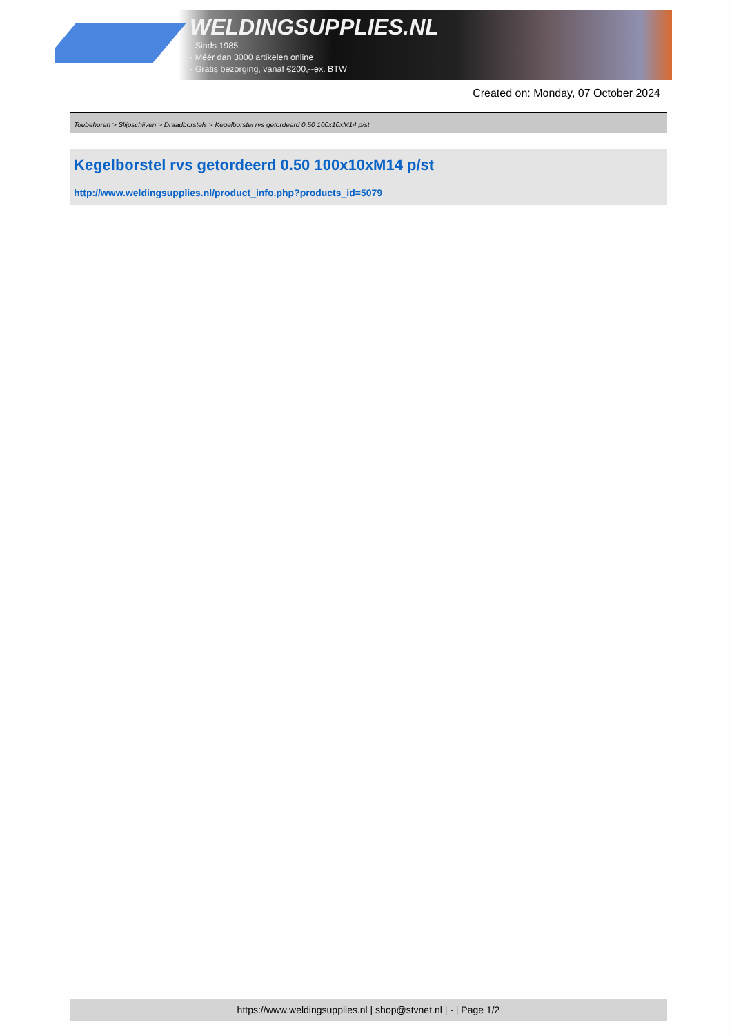WELDINGSUPPLIES.NL
- Sinds 1985
- Méér dan 3000 artikelen online
- Gratis bezorging, vanaf €200,--ex. BTW
Created on: Monday, 07 October 2024
Toebehoren > Slijpschijven > Draadborstels > Kegelborstel rvs getordeerd 0.50 100x10xM14 p/st
Kegelborstel rvs getordeerd 0.50 100x10xM14 p/st
http://www.weldingsupplies.nl/product_info.php?products_id=5079
https://www.weldingsupplies.nl | shop@stvnet.nl | - | Page 1/2